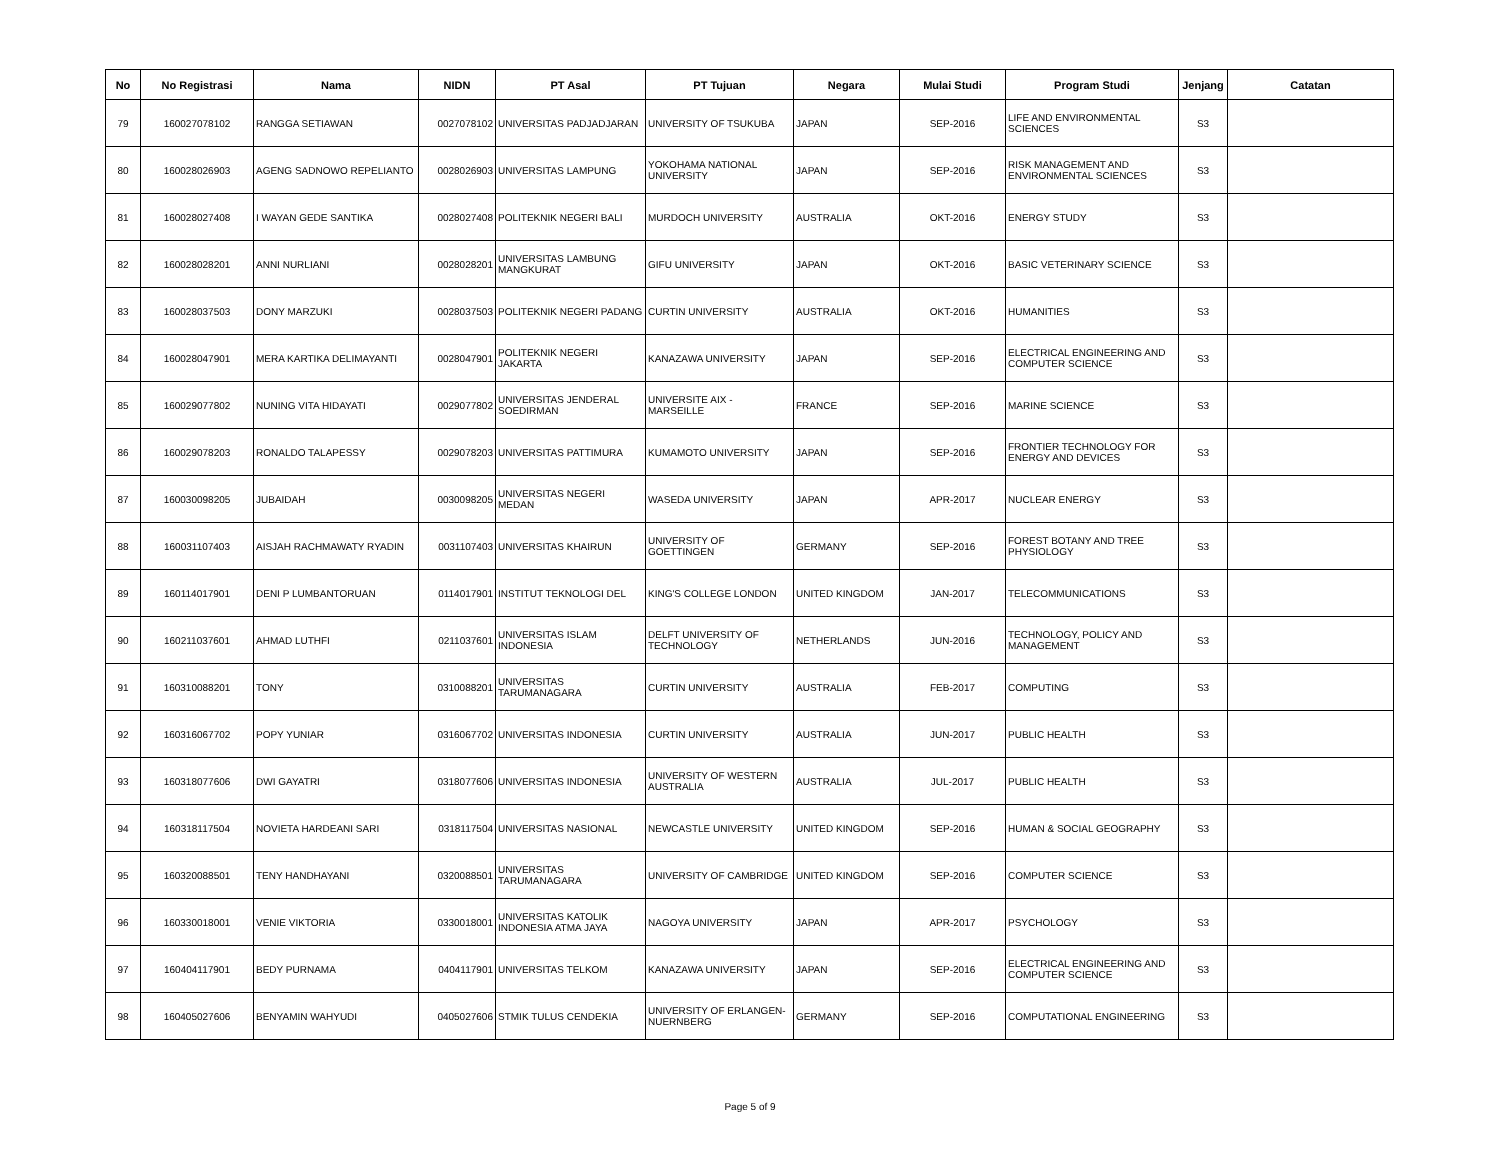| No | No Registrasi | Nama | NIDN | PT Asal | PT Tujuan | Negara | Mulai Studi | Program Studi | Jenjang | Catatan |
| --- | --- | --- | --- | --- | --- | --- | --- | --- | --- | --- |
| 79 | 160027078102 | RANGGA SETIAWAN | 0027078102 | UNIVERSITAS PADJADJARAN | UNIVERSITY OF TSUKUBA | JAPAN | SEP-2016 | LIFE AND ENVIRONMENTAL SCIENCES | S3 | |
| 80 | 160028026903 | AGENG SADNOWO REPELIANTO | 0028026903 | UNIVERSITAS LAMPUNG | YOKOHAMA NATIONAL UNIVERSITY | JAPAN | SEP-2016 | RISK MANAGEMENT AND ENVIRONMENTAL SCIENCES | S3 | |
| 81 | 160028027408 | I WAYAN GEDE SANTIKA | 0028027408 | POLITEKNIK NEGERI BALI | MURDOCH UNIVERSITY | AUSTRALIA | OKT-2016 | ENERGY STUDY | S3 | |
| 82 | 160028028201 | ANNI NURLIANI | 0028028201 | UNIVERSITAS LAMBUNG MANGKURAT | GIFU UNIVERSITY | JAPAN | OKT-2016 | BASIC VETERINARY SCIENCE | S3 | |
| 83 | 160028037503 | DONY MARZUKI | 0028037503 | POLITEKNIK NEGERI PADANG | CURTIN UNIVERSITY | AUSTRALIA | OKT-2016 | HUMANITIES | S3 | |
| 84 | 160028047901 | MERA KARTIKA DELIMAYANTI | 0028047901 | POLITEKNIK NEGERI JAKARTA | KANAZAWA UNIVERSITY | JAPAN | SEP-2016 | ELECTRICAL ENGINEERING AND COMPUTER SCIENCE | S3 | |
| 85 | 160029077802 | NUNING VITA HIDAYATI | 0029077802 | UNIVERSITAS JENDERAL SOEDIRMAN | UNIVERSITE AIX - MARSEILLE | FRANCE | SEP-2016 | MARINE SCIENCE | S3 | |
| 86 | 160029078203 | RONALDO TALAPESSY | 0029078203 | UNIVERSITAS PATTIMURA | KUMAMOTO UNIVERSITY | JAPAN | SEP-2016 | FRONTIER TECHNOLOGY FOR ENERGY AND DEVICES | S3 | |
| 87 | 160030098205 | JUBAIDAH | 0030098205 | UNIVERSITAS NEGERI MEDAN | WASEDA UNIVERSITY | JAPAN | APR-2017 | NUCLEAR ENERGY | S3 | |
| 88 | 160031107403 | AISJAH RACHMAWATY RYADIN | 0031107403 | UNIVERSITAS KHAIRUN | UNIVERSITY OF GOETTINGEN | GERMANY | SEP-2016 | FOREST BOTANY AND TREE PHYSIOLOGY | S3 | |
| 89 | 160114017901 | DENI P LUMBANTORUAN | 0114017901 | INSTITUT TEKNOLOGI DEL | KING'S COLLEGE LONDON | UNITED KINGDOM | JAN-2017 | TELECOMMUNICATIONS | S3 | |
| 90 | 160211037601 | AHMAD LUTHFI | 0211037601 | UNIVERSITAS ISLAM INDONESIA | DELFT UNIVERSITY OF TECHNOLOGY | NETHERLANDS | JUN-2016 | TECHNOLOGY, POLICY AND MANAGEMENT | S3 | |
| 91 | 160310088201 | TONY | 0310088201 | UNIVERSITAS TARUMANAGARA | CURTIN UNIVERSITY | AUSTRALIA | FEB-2017 | COMPUTING | S3 | |
| 92 | 160316067702 | POPY YUNIAR | 0316067702 | UNIVERSITAS INDONESIA | CURTIN UNIVERSITY | AUSTRALIA | JUN-2017 | PUBLIC HEALTH | S3 | |
| 93 | 160318077606 | DWI GAYATRI | 0318077606 | UNIVERSITAS INDONESIA | UNIVERSITY OF WESTERN AUSTRALIA | AUSTRALIA | JUL-2017 | PUBLIC HEALTH | S3 | |
| 94 | 160318117504 | NOVIETA HARDEANI SARI | 0318117504 | UNIVERSITAS NASIONAL | NEWCASTLE UNIVERSITY | UNITED KINGDOM | SEP-2016 | HUMAN & SOCIAL GEOGRAPHY | S3 | |
| 95 | 160320088501 | TENY HANDHAYANI | 0320088501 | UNIVERSITAS TARUMANAGARA | UNIVERSITY OF CAMBRIDGE | UNITED KINGDOM | SEP-2016 | COMPUTER SCIENCE | S3 | |
| 96 | 160330018001 | VENIE VIKTORIA | 0330018001 | UNIVERSITAS KATOLIK INDONESIA ATMA JAYA | NAGOYA UNIVERSITY | JAPAN | APR-2017 | PSYCHOLOGY | S3 | |
| 97 | 160404117901 | BEDY PURNAMA | 0404117901 | UNIVERSITAS TELKOM | KANAZAWA UNIVERSITY | JAPAN | SEP-2016 | ELECTRICAL ENGINEERING AND COMPUTER SCIENCE | S3 | |
| 98 | 160405027606 | BENYAMIN WAHYUDI | 0405027606 | STMIK TULUS CENDEKIA | UNIVERSITY OF ERLANGEN-NUERNBERG | GERMANY | SEP-2016 | COMPUTATIONAL ENGINEERING | S3 | |
Page 5 of 9